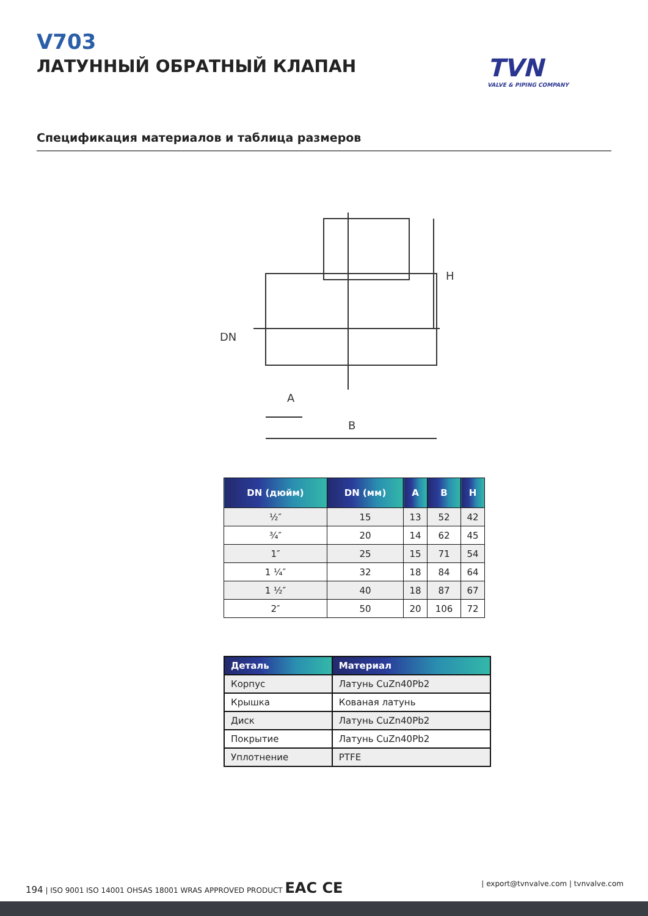V703
ЛАТУННЫЙ ОБРАТНЫЙ КЛАПАН
TVN
VALVE & PIPING COMPANY
Спецификация материалов и таблица размеров
DN
A
B
H
| DN (дюйм) | DN (мм) | A | B | H |
| --- | --- | --- | --- | --- |
| ½″ | 15 | 13 | 52 | 42 |
| ¾″ | 20 | 14 | 62 | 45 |
| 1″ | 25 | 15 | 71 | 54 |
| 1 ¼″ | 32 | 18 | 84 | 64 |
| 1 ½″ | 40 | 18 | 87 | 67 |
| 2″ | 50 | 20 | 106 | 72 |
| Деталь | Материал |
| --- | --- |
| Корпус | Латунь CuZn40Pb2 |
| Крышка | Кованая латунь |
| Диск | Латунь CuZn40Pb2 |
| Покрытие | Латунь CuZn40Pb2 |
| Уплотнение | PTFE |
194 | ISO 9001 ISO 14001 OHSAS 18001 WRAS APPROVED PRODUCT EAC CE
| export@tvnvalve.com | tvnvalve.com